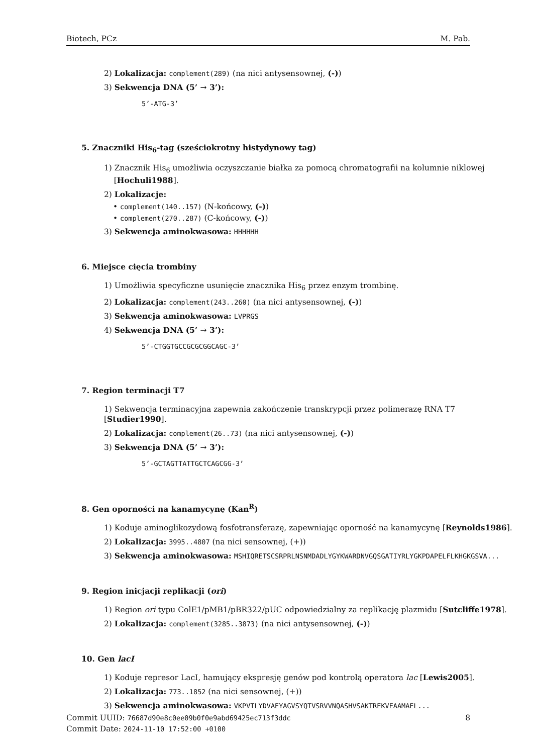Biotech, PCz M. Pab.
2) Lokalizacja: complement(289) (na nici antysensownej, (-))
3) Sekwencja DNA (5’ → 3’):
5’-ATG-3’
5. Znaczniki His<sub>6</sub>-tag (sześciokrotny histydynowy tag)
1) Znacznik His<sub>6</sub> umożliwia oczyszczanie białka za pomocą chromatografii na kolumnie niklowej
[Hochuli1988].
2) Lokalizacje:
• complement(140..157) (N-końcowy, (-))
• complement(270..287) (C-końcowy, (-))
3) Sekwencja aminokwasowa: HHHHHH
6. Miejsce cięcia trombiny
1) Umożliwia specyficzne usunięcie znacznika His<sub>6</sub> przez enzym trombinę.
2) Lokalizacja: complement(243..260) (na nici antysensownej, (-))
3) Sekwencja aminokwasowa: LVPRGS
4) Sekwencja DNA (5’ → 3’):
5’-CTGGTGCCGCGCGGCAGC-3’
7. Region terminacji T7
1) Sekwencja terminacyjna zapewnia zakończenie transkrypcji przez polimerazę RNA T7 [Studier1990].
2) Lokalizacja: complement(26..73) (na nici antysensownej, (-))
3) Sekwencja DNA (5’ → 3’):
5’-GCTAGTTATTGCTCAGCGG-3’
8. Gen oporności na kanamycynę (Kan<sup>R</sup>)
1) Koduje aminoglikozydową fosfotransferazę, zapewniając oporność na kanamycynę [Reynolds1986].
2) Lokalizacja: 3995..4807 (na nici sensownej, (+))
3) Sekwencja aminokwasowa: MSHIQRETSCSRPRLNSNMDADLYGYKWARDNVGQSGATIYRLYGKPDAPELFLKHGKGSVA...
9. Region inicjacji replikacji (ori)
1) Region ori typu ColE1/pMB1/pBR322/pUC odpowiedzialny za replikację plazmidu [Sutcliffe1978].
2) Lokalizacja: complement(3285..3873) (na nici antysensownej, (-))
10. Gen lacI
1) Koduje represor LacI, hamujący ekspresję genów pod kontrolą operatora lac [Lewis2005].
2) Lokalizacja: 773..1852 (na nici sensownej, (+))
3) Sekwencja aminokwasowa: VKPVTLYDVAEYAGVSYQTVSRVVNQASHVSAKTREKVEAAMAEL...
Commit UUID: 76687d90e8c0ee09b0f0e9abd69425ec713f3ddc
Commit Date: 2024-11-10 17:52:00 +0100
8